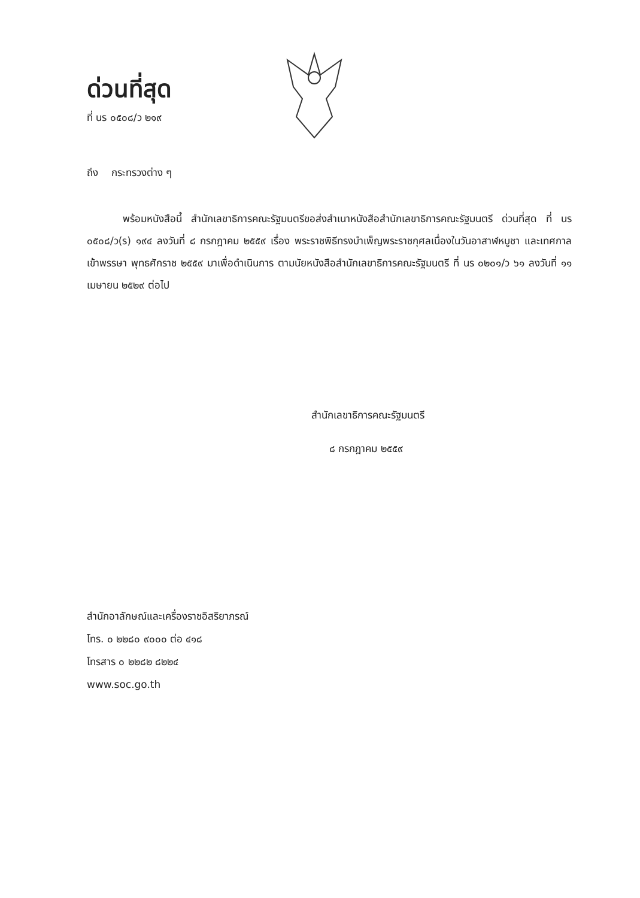ด่วนที่สุด
ที่ นร ๐๕๐๘/ว ๒๑๙
ถึง กระทรวงต่าง ๆ
พร้อมหนังสือนี้ สำนักเลขาธิการคณะรัฐมนตรีขอส่งสำเนาหนังสือสำนักเลขาธิการคณะรัฐมนตรี ด่วนที่สุด ที่ นร ๐๕๐๘/ว(ร) ๑๙๔ ลงวันที่ ๘ กรกฎาคม ๒๕๕๙ เรื่อง พระราชพิธีทรงบำเพ็ญพระราชกุศลเนื่องในวันอาสาฬหบูชา และเทศกาลเข้าพรรษา พุทธศักราช ๒๕๕๙ มาเพื่อดำเนินการ ตามนัยหนังสือสำนักเลขาธิการคณะรัฐมนตรี ที่ นร ๐๒๐๑/ว ๖๑ ลงวันที่ ๑๑ เมษายน ๒๕๒๙ ต่อไป
สำนักเลขาธิการคณะรัฐมนตรี
๘ กรกฎาคม ๒๕๕๙
สำนักอาลักษณ์และเครื่องราชอิสริยาภรณ์
โทร. ๐ ๒๒๘๐ ๙๐๐๐ ต่อ ๔๑๘
โทรสาร ๐ ๒๒๘๒ ๘๒๒๔
www.soc.go.th